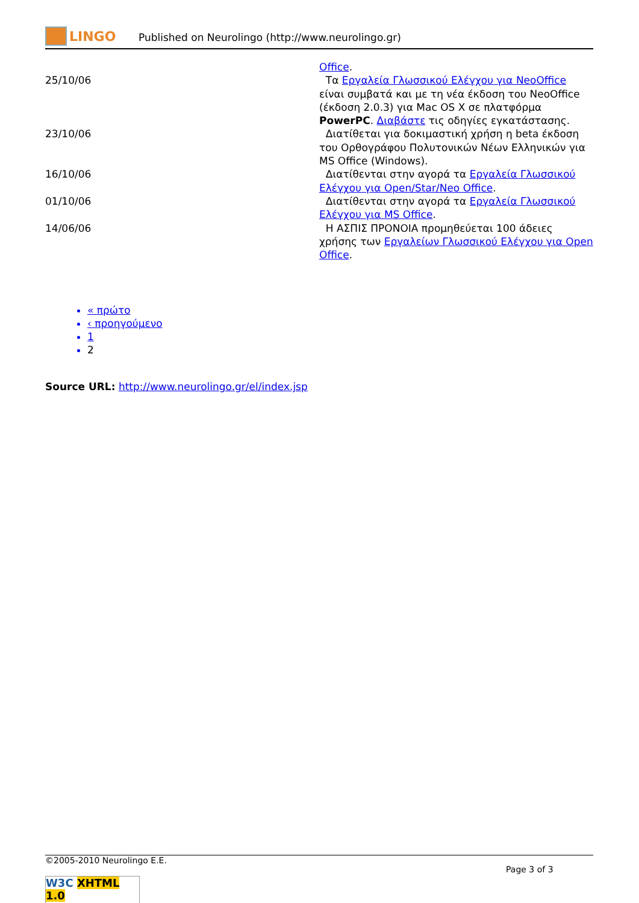LINGO
Published on Neurolingo (http://www.neurolingo.gr)
| | Office . |
| 25/10/06 | Τα Εργαλεία Γλωσσικού Ελέγχου για NeoOffice είναι συμβατά και με τη νέα έκδοση του NeoOffice (έκδοση 2.0.3) για Mac OS X σε πλατφόρμα PowerPC . Διαβάστε τις οδηγίες εγκατάστασης. |
| 23/10/06 | Διατίθεται για δοκιμαστική χρήση η beta έκδοση του Ορθογράφου Πολυτονικών Νέων Ελληνικών για MS Office (Windows). |
| 16/10/06 | Διατίθενται στην αγορά τα Εργαλεία Γλωσσικού Ελέγχου για Open/Star/Neo Office . |
| 01/10/06 | Διατίθενται στην αγορά τα Εργαλεία Γλωσσικού Ελέγχου για MS Office . |
| 14/06/06 | Η ΑΣΠΙΣ ΠΡΟΝΟΙΑ προμηθεύεται 100 άδειες χρήσης των Εργαλείων Γλωσσικού Ελέγχου για Open Office . |
« πρώτο
‹ προηγούμενο
1
2
Source URL: http://www.neurolingo.gr/el/index.jsp
©2005-2010 Neurolingo E.E.
Page 3 of 3
W3C XHTML 1.0